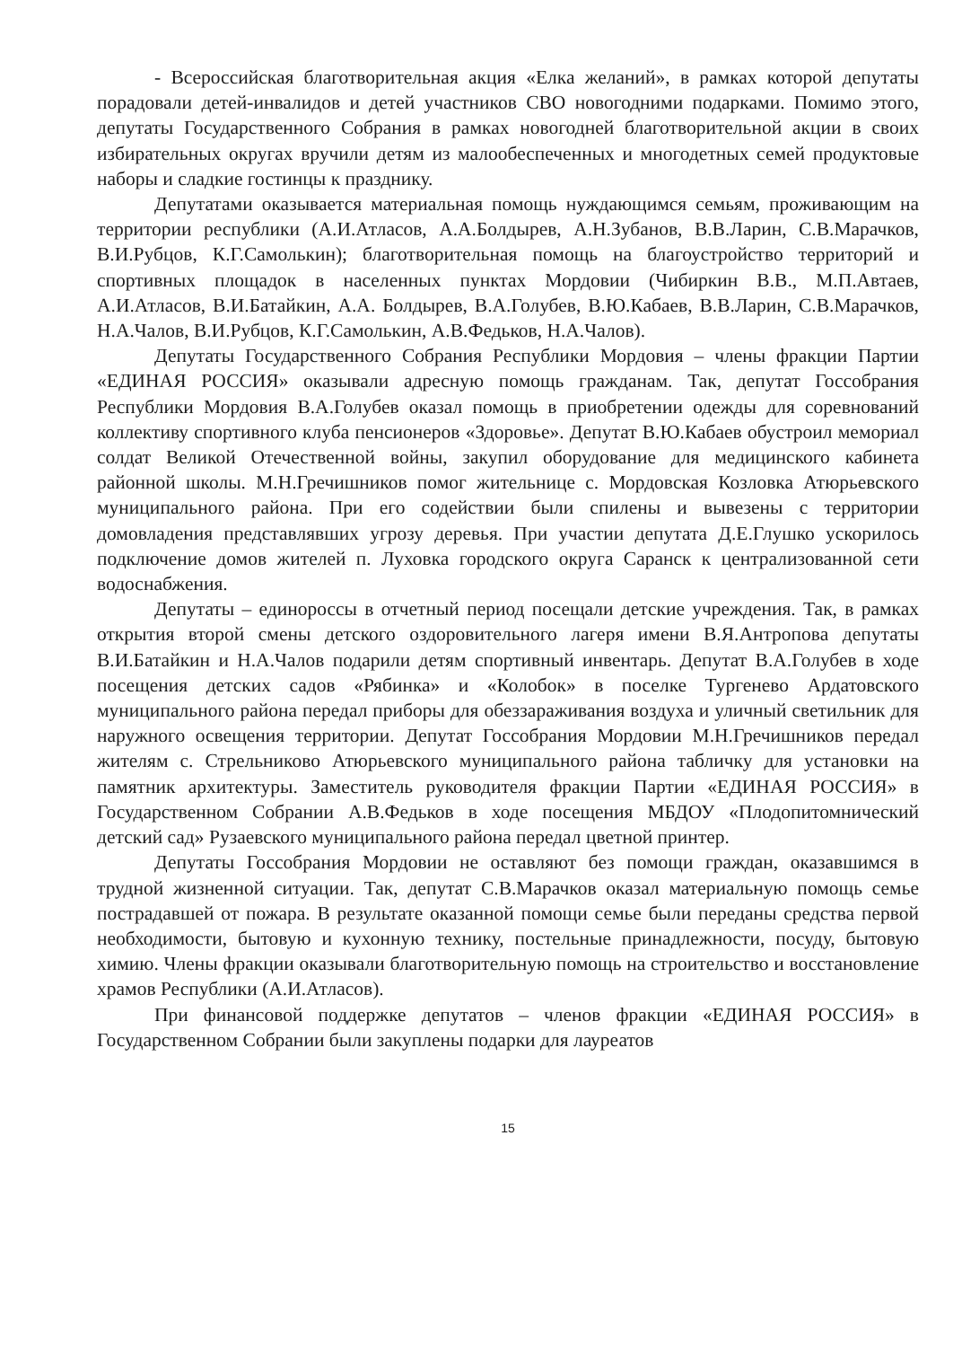- Всероссийская благотворительная акция «Елка желаний», в рамках которой депутаты порадовали детей-инвалидов и детей участников СВО новогодними подарками. Помимо этого, депутаты Государственного Собрания в рамках новогодней благотворительной акции в своих избирательных округах вручили детям из малообеспеченных и многодетных семей продуктовые наборы и сладкие гостинцы к празднику.
Депутатами оказывается материальная помощь нуждающимся семьям, проживающим на территории республики (А.И.Атласов, А.А.Болдырев, А.Н.Зубанов, В.В.Ларин, С.В.Марачков, В.И.Рубцов, К.Г.Самолькин); благотворительная помощь на благоустройство территорий и спортивных площадок в населенных пунктах Мордовии (Чибиркин В.В., М.П.Автаев, А.И.Атласов, В.И.Батайкин, А.А. Болдырев, В.А.Голубев, В.Ю.Кабаев, В.В.Ларин, С.В.Марачков, Н.А.Чалов, В.И.Рубцов, К.Г.Самолькин, А.В.Федьков, Н.А.Чалов).
Депутаты Государственного Собрания Республики Мордовия – члены фракции Партии «ЕДИНАЯ РОССИЯ» оказывали адресную помощь гражданам. Так, депутат Госсобрания Республики Мордовия В.А.Голубев оказал помощь в приобретении одежды для соревнований коллективу спортивного клуба пенсионеров «Здоровье». Депутат В.Ю.Кабаев обустроил мемориал солдат Великой Отечественной войны, закупил оборудование для медицинского кабинета районной школы. М.Н.Гречишников помог жительнице с. Мордовская Козловка Атюрьевского муниципального района. При его содействии были спилены и вывезены с территории домовладения представлявших угрозу деревья. При участии депутата Д.Е.Глушко ускорилось подключение домов жителей п. Луховка городского округа Саранск к централизованной сети водоснабжения.
Депутаты – единороссы в отчетный период посещали детские учреждения. Так, в рамках открытия второй смены детского оздоровительного лагеря имени В.Я.Антропова депутаты В.И.Батайкин и Н.А.Чалов подарили детям спортивный инвентарь. Депутат В.А.Голубев в ходе посещения детских садов «Рябинка» и «Колобок» в поселке Тургенево Ардатовского муниципального района передал приборы для обеззараживания воздуха и уличный светильник для наружного освещения территории. Депутат Госсобрания Мордовии М.Н.Гречишников передал жителям с. Стрельниково Атюрьевского муниципального района табличку для установки на памятник архитектуры. Заместитель руководителя фракции Партии «ЕДИНАЯ РОССИЯ» в Государственном Собрании А.В.Федьков в ходе посещения МБДОУ «Плодопитомнический детский сад» Рузаевского муниципального района передал цветной принтер.
Депутаты Госсобрания Мордовии не оставляют без помощи граждан, оказавшимся в трудной жизненной ситуации. Так, депутат С.В.Марачков оказал материальную помощь семье пострадавшей от пожара. В результате оказанной помощи семье были переданы средства первой необходимости, бытовую и кухонную технику, постельные принадлежности, посуду, бытовую химию. Члены фракции оказывали благотворительную помощь на строительство и восстановление храмов Республики (А.И.Атласов).
При финансовой поддержке депутатов – членов фракции «ЕДИНАЯ РОССИЯ» в Государственном Собрании были закуплены подарки для лауреатов
15